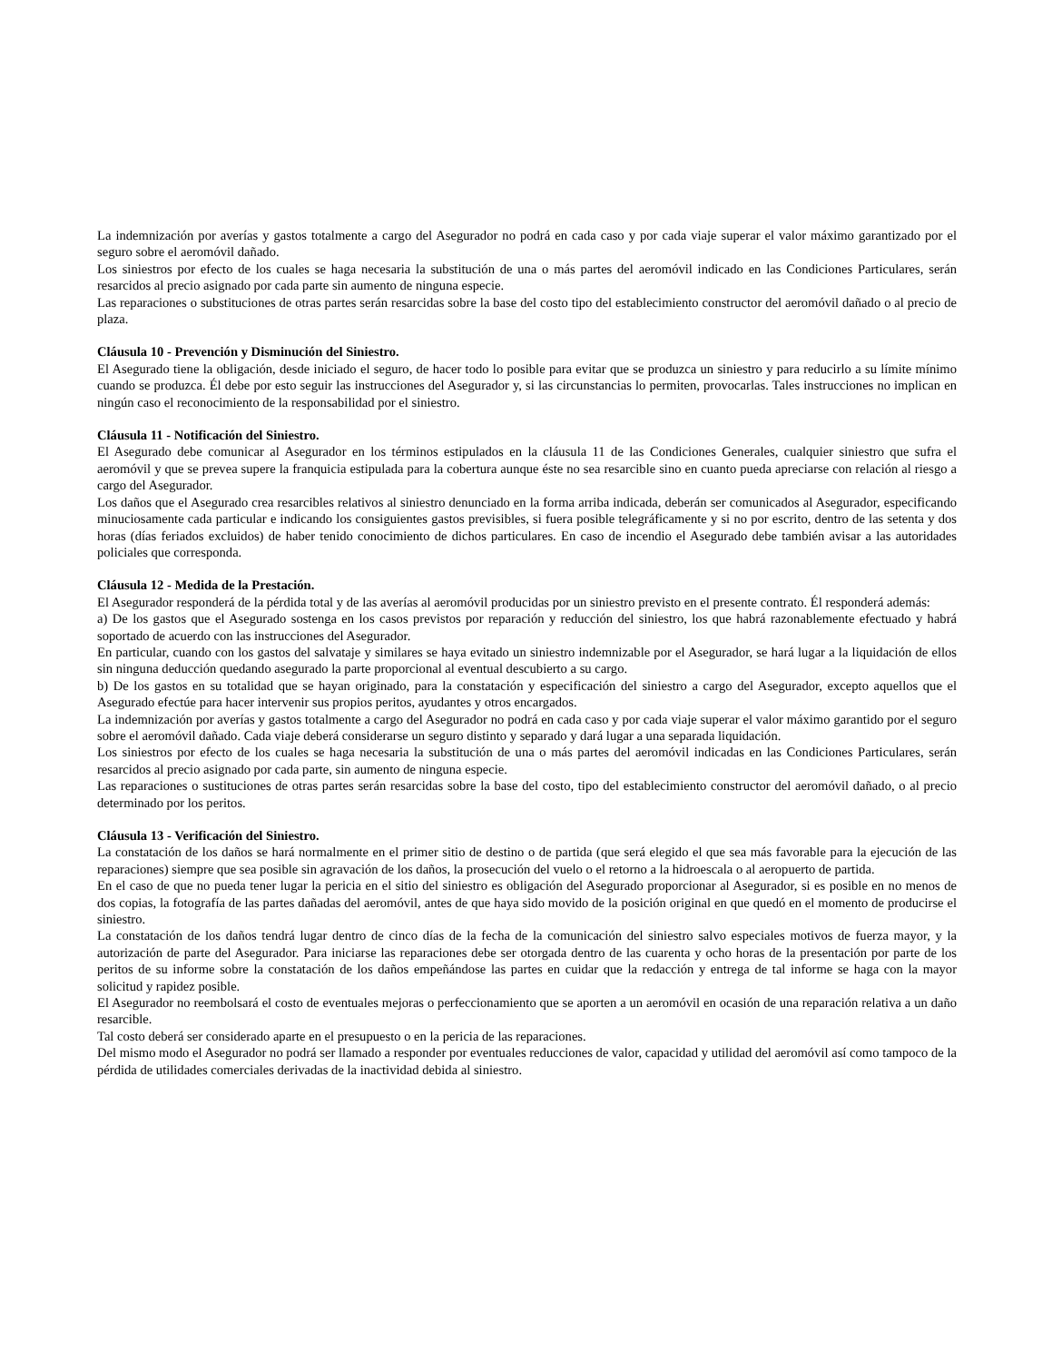La indemnización por averías y gastos totalmente a cargo del Asegurador no podrá en cada caso y por cada viaje superar el valor máximo garantizado por el seguro sobre el aeromóvil dañado.
Los siniestros por efecto de los cuales se haga necesaria la substitución de una o más partes del aeromóvil indicado en las Condiciones Particulares, serán resarcidos al precio asignado por cada parte sin aumento de ninguna especie.
Las reparaciones o substituciones de otras partes serán resarcidas sobre la base del costo tipo del establecimiento constructor del aeromóvil dañado o al precio de plaza.
Cláusula 10 - Prevención y Disminución del Siniestro.
El Asegurado tiene la obligación, desde iniciado el seguro, de hacer todo lo posible para evitar que se produzca un siniestro y para reducirlo a su límite mínimo cuando se produzca. Él debe por esto seguir las instrucciones del Asegurador y, si las circunstancias lo permiten, provocarlas. Tales instrucciones no implican en ningún caso el reconocimiento de la responsabilidad por el siniestro.
Cláusula 11 - Notificación del Siniestro.
El Asegurado debe comunicar al Asegurador en los términos estipulados en la cláusula 11 de las Condiciones Generales, cualquier siniestro que sufra el aeromóvil y que se prevea supere la franquicia estipulada para la cobertura aunque éste no sea resarcible sino en cuanto pueda apreciarse con relación al riesgo a cargo del Asegurador.
Los daños que el Asegurado crea resarcibles relativos al siniestro denunciado en la forma arriba indicada, deberán ser comunicados al Asegurador, especificando minuciosamente cada particular e indicando los consiguientes gastos previsibles, si fuera posible telegráficamente y si no por escrito, dentro de las setenta y dos horas (días feriados excluidos) de haber tenido conocimiento de dichos particulares. En caso de incendio el Asegurado debe también avisar a las autoridades policiales que corresponda.
Cláusula 12 - Medida de la Prestación.
El Asegurador responderá de la pérdida total y de las averías al aeromóvil producidas por un siniestro previsto en el presente contrato. Él responderá además:
a) De los gastos que el Asegurado sostenga en los casos previstos por reparación y reducción del siniestro, los que habrá razonablemente efectuado y habrá soportado de acuerdo con las instrucciones del Asegurador.
En particular, cuando con los gastos del salvataje y similares se haya evitado un siniestro indemnizable por el Asegurador, se hará lugar a la liquidación de ellos sin ninguna deducción quedando asegurado la parte proporcional al eventual descubierto a su cargo.
b) De los gastos en su totalidad que se hayan originado, para la constatación y especificación del siniestro a cargo del Asegurador, excepto aquellos que el Asegurado efectúe para hacer intervenir sus propios peritos, ayudantes y otros encargados.
La indemnización por averías y gastos totalmente a cargo del Asegurador no podrá en cada caso y por cada viaje superar el valor máximo garantido por el seguro sobre el aeromóvil dañado. Cada viaje deberá considerarse un seguro distinto y separado y dará lugar a una separada liquidación.
Los siniestros por efecto de los cuales se haga necesaria la substitución de una o más partes del aeromóvil indicadas en las Condiciones Particulares, serán resarcidos al precio asignado por cada parte, sin aumento de ninguna especie.
Las reparaciones o sustituciones de otras partes serán resarcidas sobre la base del costo, tipo del establecimiento constructor del aeromóvil dañado, o al precio determinado por los peritos.
Cláusula 13 - Verificación del Siniestro.
La constatación de los daños se hará normalmente en el primer sitio de destino o de partida (que será elegido el que sea más favorable para la ejecución de las reparaciones) siempre que sea posible sin agravación de los daños, la prosecución del vuelo o el retorno a la hidroescala o al aeropuerto de partida.
En el caso de que no pueda tener lugar la pericia en el sitio del siniestro es obligación del Asegurado proporcionar al Asegurador, si es posible en no menos de dos copias, la fotografía de las partes dañadas del aeromóvil, antes de que haya sido movido de la posición original en que quedó en el momento de producirse el siniestro.
La constatación de los daños tendrá lugar dentro de cinco días de la fecha de la comunicación del siniestro salvo especiales motivos de fuerza mayor, y la autorización de parte del Asegurador. Para iniciarse las reparaciones debe ser otorgada dentro de las cuarenta y ocho horas de la presentación por parte de los peritos de su informe sobre la constatación de los daños empeñándose las partes en cuidar que la redacción y entrega de tal informe se haga con la mayor solicitud y rapidez posible.
El Asegurador no reembolsará el costo de eventuales mejoras o perfeccionamiento que se aporten a un aeromóvil en ocasión de una reparación relativa a un daño resarcible.
Tal costo deberá ser considerado aparte en el presupuesto o en la pericia de las reparaciones.
Del mismo modo el Asegurador no podrá ser llamado a responder por eventuales reducciones de valor, capacidad y utilidad del aeromóvil así como tampoco de la pérdida de utilidades comerciales derivadas de la inactividad debida al siniestro.